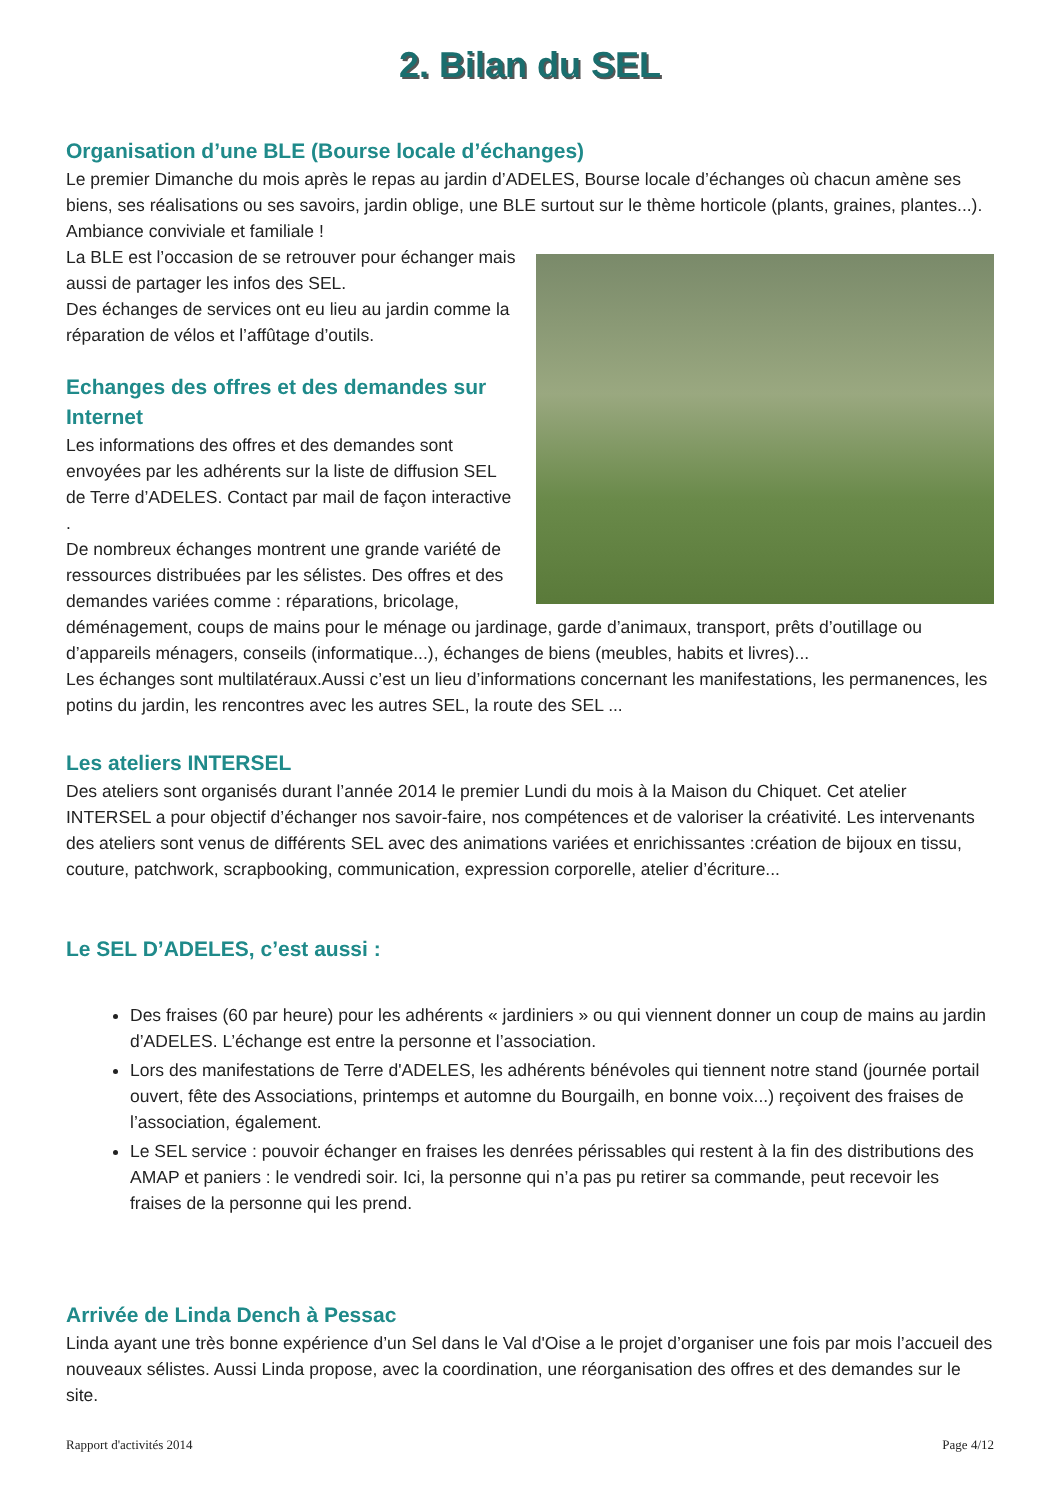2. Bilan du SEL
Organisation d’une BLE (Bourse locale d’échanges)
Le premier Dimanche du mois après le repas au jardin d’ADELES, Bourse locale d’échanges où chacun amène ses biens, ses réalisations ou ses savoirs, jardin oblige, une BLE surtout sur le thème horticole (plants, graines, plantes...).
Ambiance conviviale et familiale !
La BLE est l’occasion de se retrouver pour échanger mais aussi de partager les infos des SEL.
Des échanges de services ont eu lieu au jardin comme la réparation de vélos et l’affûtage d’outils.
Echanges des offres et des demandes sur Internet
Les informations des offres et des demandes sont envoyées par les adhérents sur la liste de diffusion SEL de Terre d’ADELES. Contact par mail de façon interactive .
De nombreux échanges montrent une grande variété de ressources distribuées par les sélistes. Des offres et des demandes variées comme : réparations, bricolage, déménagement, coups de mains pour le ménage ou jardinage, garde d’animaux, transport, prêts d’outillage ou d’appareils ménagers, conseils (informatique...), échanges de biens (meubles, habits et livres)...
Les échanges sont multilatéraux.Aussi c’est un lieu d’informations concernant les manifestations, les permanences, les potins du jardin, les rencontres avec les autres SEL, la route des SEL ...
Les ateliers INTERSEL
Des ateliers sont organisés durant l’année 2014 le premier Lundi du mois à la Maison du Chiquet. Cet atelier INTERSEL a pour objectif d’échanger nos savoir-faire, nos compétences et de valoriser la créativité. Les intervenants des ateliers sont venus de différents SEL avec des animations variées et enrichissantes :création de bijoux en tissu, couture, patchwork, scrapbooking, communication, expression corporelle, atelier d’écriture...
Le SEL D’ADELES, c’est aussi :
Des fraises (60 par heure) pour les adhérents « jardiniers » ou qui viennent donner un coup de mains au jardin d’ADELES. L’échange est entre la personne et l’association.
Lors des manifestations de Terre d'ADELES, les adhérents bénévoles qui tiennent notre stand (journée portail ouvert, fête des Associations, printemps et automne du Bourgailh, en bonne voix...) reçoivent des fraises de l’association, également.
Le SEL service : pouvoir échanger en fraises les denrées périssables qui restent à la fin des distributions des AMAP et paniers : le vendredi soir. Ici, la personne qui n’a pas pu retirer sa commande, peut recevoir les fraises de la personne qui les prend.
Arrivée de Linda Dench à Pessac
Linda ayant une très bonne expérience d’un Sel dans le Val d'Oise a le projet d’organiser une fois par mois l’accueil des nouveaux sélistes. Aussi Linda propose, avec la coordination, une réorganisation des offres et des demandes sur le site.
Rapport d'activités 2014 Page 4/12